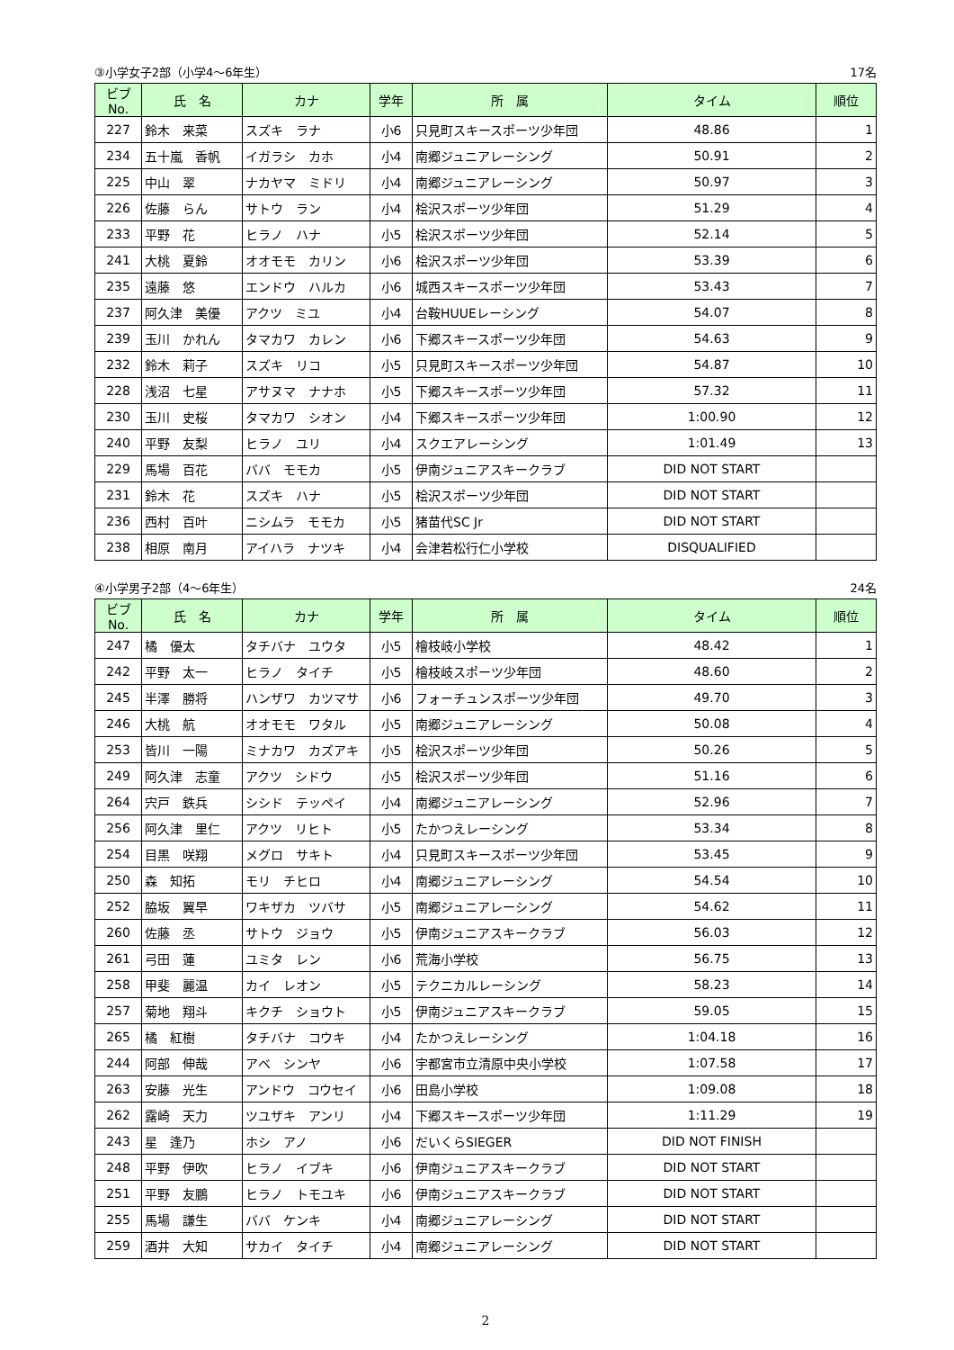③小学女子2部（小学4～6年生） 17名
| ビブNo. | 氏 名 | カナ | 学年 | 所 属 | タイム | 順位 |
| --- | --- | --- | --- | --- | --- | --- |
| 227 | 鈴木 来菜 | スズキ ラナ | 小6 | 只見町スキースポーツ少年団 | 48.86 | 1 |
| 234 | 五十嵐 香帆 | イガラシ カホ | 小4 | 南郷ジュニアレーシング | 50.91 | 2 |
| 225 | 中山 翠 | ナカヤマ ミドリ | 小4 | 南郷ジュニアレーシング | 50.97 | 3 |
| 226 | 佐藤 らん | サトウ ラン | 小4 | 桧沢スポーツ少年団 | 51.29 | 4 |
| 233 | 平野 花 | ヒラノ ハナ | 小5 | 桧沢スポーツ少年団 | 52.14 | 5 |
| 241 | 大桃 夏鈴 | オオモモ カリン | 小6 | 桧沢スポーツ少年団 | 53.39 | 6 |
| 235 | 遠藤 悠 | エンドウ ハルカ | 小6 | 城西スキースポーツ少年団 | 53.43 | 7 |
| 237 | 阿久津 美優 | アクツ ミユ | 小4 | 台鞍HUUEレーシング | 54.07 | 8 |
| 239 | 玉川 かれん | タマカワ カレン | 小6 | 下郷スキースポーツ少年団 | 54.63 | 9 |
| 232 | 鈴木 莉子 | スズキ リコ | 小5 | 只見町スキースポーツ少年団 | 54.87 | 10 |
| 228 | 浅沼 七星 | アサヌマ ナナホ | 小5 | 下郷スキースポーツ少年団 | 57.32 | 11 |
| 230 | 玉川 史桜 | タマカワ シオン | 小4 | 下郷スキースポーツ少年団 | 1:00.90 | 12 |
| 240 | 平野 友梨 | ヒラノ ユリ | 小4 | スクエアレーシング | 1:01.49 | 13 |
| 229 | 馬場 百花 | ババ モモカ | 小5 | 伊南ジュニアスキークラブ | DID NOT START | |
| 231 | 鈴木 花 | スズキ ハナ | 小5 | 桧沢スポーツ少年団 | DID NOT START | |
| 236 | 西村 百叶 | ニシムラ モモカ | 小5 | 猪苗代SC Jr | DID NOT START | |
| 238 | 相原 南月 | アイハラ ナツキ | 小4 | 会津若松行仁小学校 | DISQUALIFIED | |
④小学男子2部（4～6年生） 24名
| ビブNo. | 氏 名 | カナ | 学年 | 所 属 | タイム | 順位 |
| --- | --- | --- | --- | --- | --- | --- |
| 247 | 橘 優太 | タチバナ ユウタ | 小5 | 檜枝岐小学校 | 48.42 | 1 |
| 242 | 平野 太一 | ヒラノ タイチ | 小5 | 檜枝岐スポーツ少年団 | 48.60 | 2 |
| 245 | 半澤 勝将 | ハンザワ カツマサ | 小6 | フォーチュンスポーツ少年団 | 49.70 | 3 |
| 246 | 大桃 航 | オオモモ ワタル | 小5 | 南郷ジュニアレーシング | 50.08 | 4 |
| 253 | 皆川 一陽 | ミナカワ カズアキ | 小5 | 桧沢スポーツ少年団 | 50.26 | 5 |
| 249 | 阿久津 志童 | アクツ シドウ | 小5 | 桧沢スポーツ少年団 | 51.16 | 6 |
| 264 | 宍戸 鉄兵 | シシド テッペイ | 小4 | 南郷ジュニアレーシング | 52.96 | 7 |
| 256 | 阿久津 里仁 | アクツ リヒト | 小5 | たかつえレーシング | 53.34 | 8 |
| 254 | 目黒 咲翔 | メグロ サキト | 小4 | 只見町スキースポーツ少年団 | 53.45 | 9 |
| 250 | 森 知拓 | モリ チヒロ | 小4 | 南郷ジュニアレーシング | 54.54 | 10 |
| 252 | 脇坂 翼早 | ワキザカ ツバサ | 小5 | 南郷ジュニアレーシング | 54.62 | 11 |
| 260 | 佐藤 丞 | サトウ ジョウ | 小5 | 伊南ジュニアスキークラブ | 56.03 | 12 |
| 261 | 弓田 蓮 | ユミタ レン | 小6 | 荒海小学校 | 56.75 | 13 |
| 258 | 甲斐 麗温 | カイ レオン | 小5 | テクニカルレーシング | 58.23 | 14 |
| 257 | 菊地 翔斗 | キクチ ショウト | 小5 | 伊南ジュニアスキークラブ | 59.05 | 15 |
| 265 | 橘 紅樹 | タチバナ コウキ | 小4 | たかつえレーシング | 1:04.18 | 16 |
| 244 | 阿部 伸哉 | アベ シンヤ | 小6 | 宇都宮市立清原中央小学校 | 1:07.58 | 17 |
| 263 | 安藤 光生 | アンドウ コウセイ | 小6 | 田島小学校 | 1:09.08 | 18 |
| 262 | 露崎 天力 | ツユザキ アンリ | 小4 | 下郷スキースポーツ少年団 | 1:11.29 | 19 |
| 243 | 星 逢乃 | ホシ アノ | 小6 | だいくらSIEGER | DID NOT FINISH | |
| 248 | 平野 伊吹 | ヒラノ イブキ | 小6 | 伊南ジュニアスキークラブ | DID NOT START | |
| 251 | 平野 友鵬 | ヒラノ トモユキ | 小6 | 伊南ジュニアスキークラブ | DID NOT START | |
| 255 | 馬場 謙生 | ババ ケンキ | 小4 | 南郷ジュニアレーシング | DID NOT START | |
| 259 | 酒井 大知 | サカイ タイチ | 小4 | 南郷ジュニアレーシング | DID NOT START | |
2